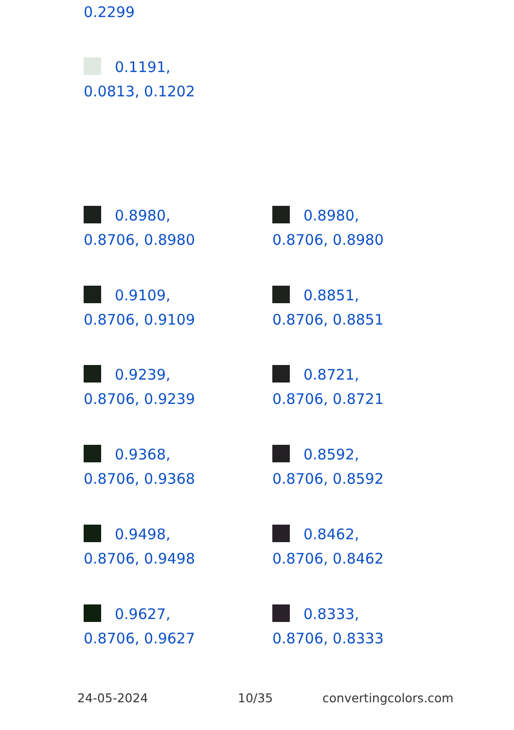0.2299
0.1191, 0.0813, 0.1202
0.8980, 0.8706, 0.8980
0.8980, 0.8706, 0.8980
0.9109, 0.8706, 0.9109
0.8851, 0.8706, 0.8851
0.9239, 0.8706, 0.9239
0.8721, 0.8706, 0.8721
0.9368, 0.8706, 0.9368
0.8592, 0.8706, 0.8592
0.9498, 0.8706, 0.9498
0.8462, 0.8706, 0.8462
0.9627, 0.8706, 0.9627
0.8333, 0.8706, 0.8333
24-05-2024 10/35 convertingcolors.com